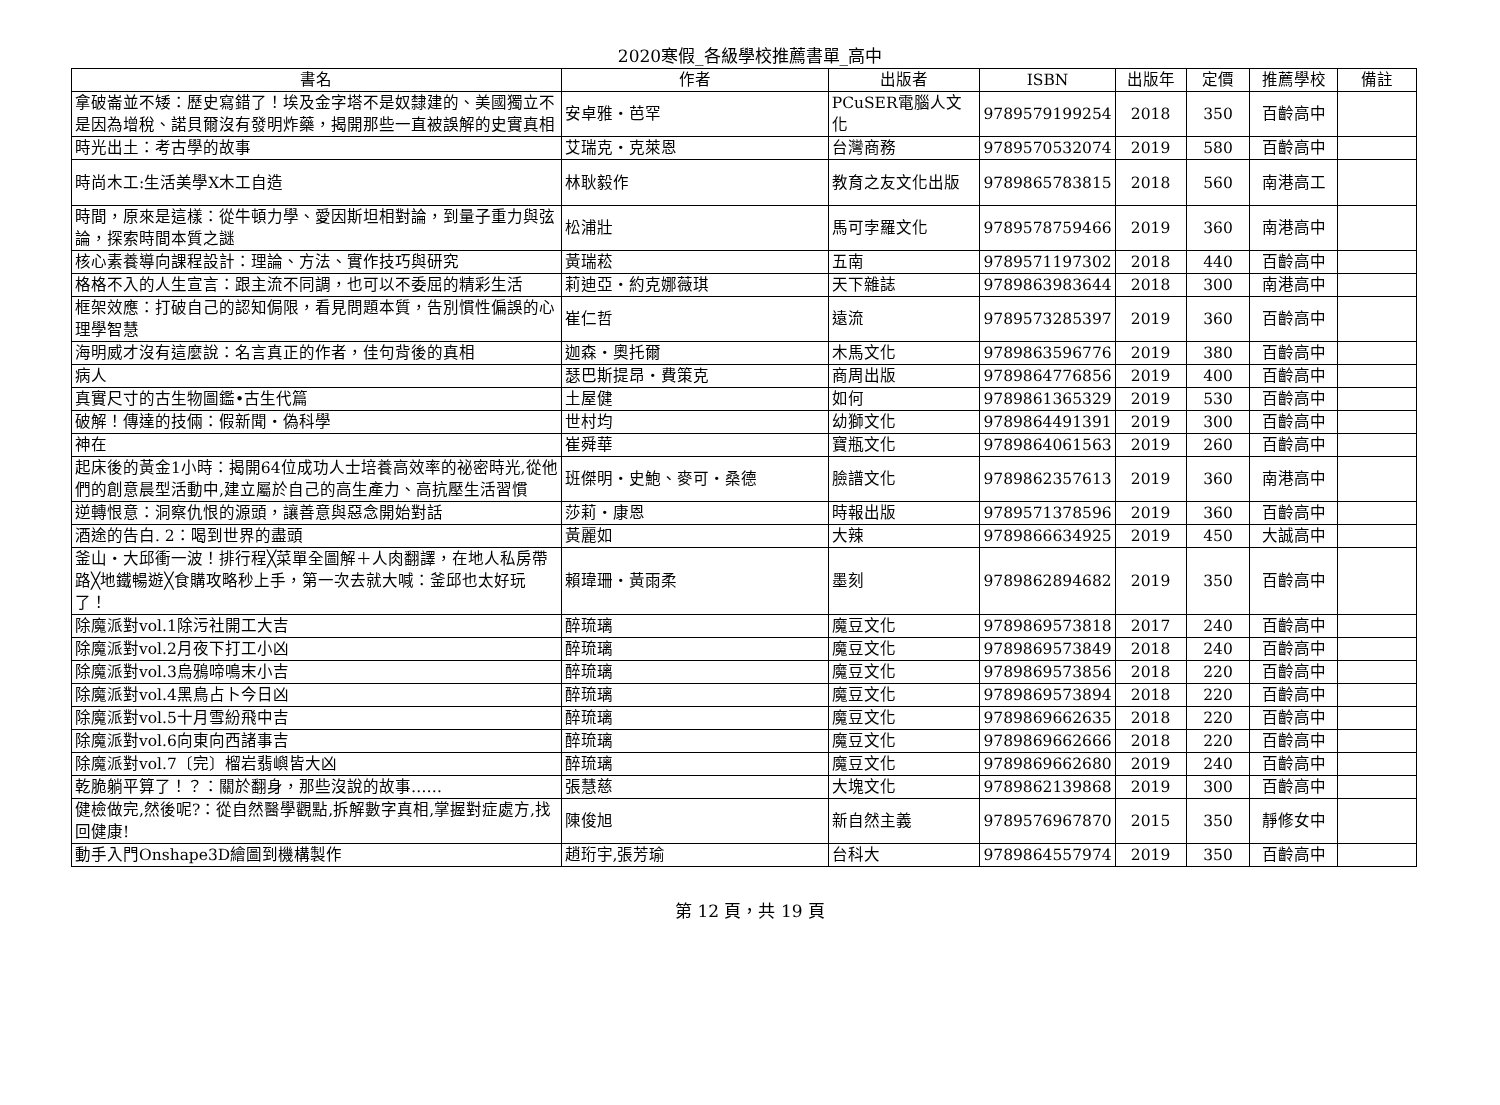2020寒假_各級學校推薦書單_高中
| 書名 | 作者 | 出版者 | ISBN | 出版年 | 定價 | 推薦學校 | 備註 |
| --- | --- | --- | --- | --- | --- | --- | --- |
| 拿破崙並不矮：歷史寫錯了！埃及金字塔不是奴隸建的、美國獨立不是因為增稅、諾貝爾沒有發明炸藥，揭開那些一直被誤解的史實真相 | 安卓雅・芭罕 | PCuSER電腦人文化 | 9789579199254 | 2018 | 350 | 百齡高中 | |
| 時光出土：考古學的故事 | 艾瑞克・克萊恩 | 台灣商務 | 9789570532074 | 2019 | 580 | 百齡高中 | |
| 時尚木工:生活美學X木工自造 | 林耿毅作 | 教育之友文化出版 | 9789865783815 | 2018 | 560 | 南港高工 | |
| 時間，原來是這樣：從牛頓力學、愛因斯坦相對論，到量子重力與弦論，探索時間本質之謎 | 松浦壯 | 馬可孛羅文化 | 9789578759466 | 2019 | 360 | 南港高中 | |
| 核心素養導向課程設計：理論、方法、實作技巧與研究 | 黃瑞菘 | 五南 | 9789571197302 | 2018 | 440 | 百齡高中 | |
| 格格不入的人生宣言：跟主流不同調，也可以不委屈的精彩生活 | 莉迪亞・約克娜薇琪 | 天下雜誌 | 9789863983644 | 2018 | 300 | 南港高中 | |
| 框架效應：打破自己的認知侷限，看見問題本質，告別慣性偏誤的心理學智慧 | 崔仁哲 | 遠流 | 9789573285397 | 2019 | 360 | 百齡高中 | |
| 海明威才沒有這麼說：名言真正的作者，佳句背後的真相 | 迦森・奧托爾 | 木馬文化 | 9789863596776 | 2019 | 380 | 百齡高中 | |
| 病人 | 瑟巴斯提昂・費策克 | 商周出版 | 9789864776856 | 2019 | 400 | 百齡高中 | |
| 真實尺寸的古生物圖鑑•古生代篇 | 土屋健 | 如何 | 9789861365329 | 2019 | 530 | 百齡高中 | |
| 破解！傳達的技倆：假新聞・偽科學 | 世村均 | 幼獅文化 | 9789864491391 | 2019 | 300 | 百齡高中 | |
| 神在 | 崔舜華 | 寶瓶文化 | 9789864061563 | 2019 | 260 | 百齡高中 | |
| 起床後的黃金1小時：揭開64位成功人士培養高效率的祕密時光,從他們的創意晨型活動中,建立屬於自己的高生產力、高抗壓生活習慣 | 班傑明・史鮑、麥可・桑德 | 臉譜文化 | 9789862357613 | 2019 | 360 | 南港高中 | |
| 逆轉恨意：洞察仇恨的源頭，讓善意與惡念開始對話 | 莎莉・康恩 | 時報出版 | 9789571378596 | 2019 | 360 | 百齡高中 | |
| 酒途的告白. 2：喝到世界的盡頭 | 黃麗如 | 大辣 | 9789866634925 | 2019 | 450 | 大誠高中 | |
| 釜山・大邱衝一波！排行程╳菜單全圖解＋人肉翻譯，在地人私房帶路╳地鐵暢遊╳食購攻略秒上手，第一次去就大喊：釜邱也太好玩了！ | 賴瑋珊・黃雨柔 | 墨刻 | 9789862894682 | 2019 | 350 | 百齡高中 | |
| 除魔派對vol.1除污社開工大吉 | 醉琉璃 | 魔豆文化 | 9789869573818 | 2017 | 240 | 百齡高中 | |
| 除魔派對vol.2月夜下打工小凶 | 醉琉璃 | 魔豆文化 | 9789869573849 | 2018 | 240 | 百齡高中 | |
| 除魔派對vol.3烏鴉啼鳴末小吉 | 醉琉璃 | 魔豆文化 | 9789869573856 | 2018 | 220 | 百齡高中 | |
| 除魔派對vol.4黑鳥占卜今日凶 | 醉琉璃 | 魔豆文化 | 9789869573894 | 2018 | 220 | 百齡高中 | |
| 除魔派對vol.5十月雪紛飛中吉 | 醉琉璃 | 魔豆文化 | 9789869662635 | 2018 | 220 | 百齡高中 | |
| 除魔派對vol.6向東向西諸事吉 | 醉琉璃 | 魔豆文化 | 9789869662666 | 2018 | 220 | 百齡高中 | |
| 除魔派對vol.7〔完〕榴岩翡嶼皆大凶 | 醉琉璃 | 魔豆文化 | 9789869662680 | 2019 | 240 | 百齡高中 | |
| 乾脆躺平算了！？：關於翻身，那些沒說的故事…… | 張慧慈 | 大塊文化 | 9789862139868 | 2019 | 300 | 百齡高中 | |
| 健檢做完,然後呢?：從自然醫學觀點,拆解數字真相,掌握對症處方,找回健康! | 陳俊旭 | 新自然主義 | 9789576967870 | 2015 | 350 | 靜修女中 | |
| 動手入門Onshape3D繪圖到機構製作 | 趙珩宇,張芳瑜 | 台科大 | 9789864557974 | 2019 | 350 | 百齡高中 | |
第 12 頁，共 19 頁